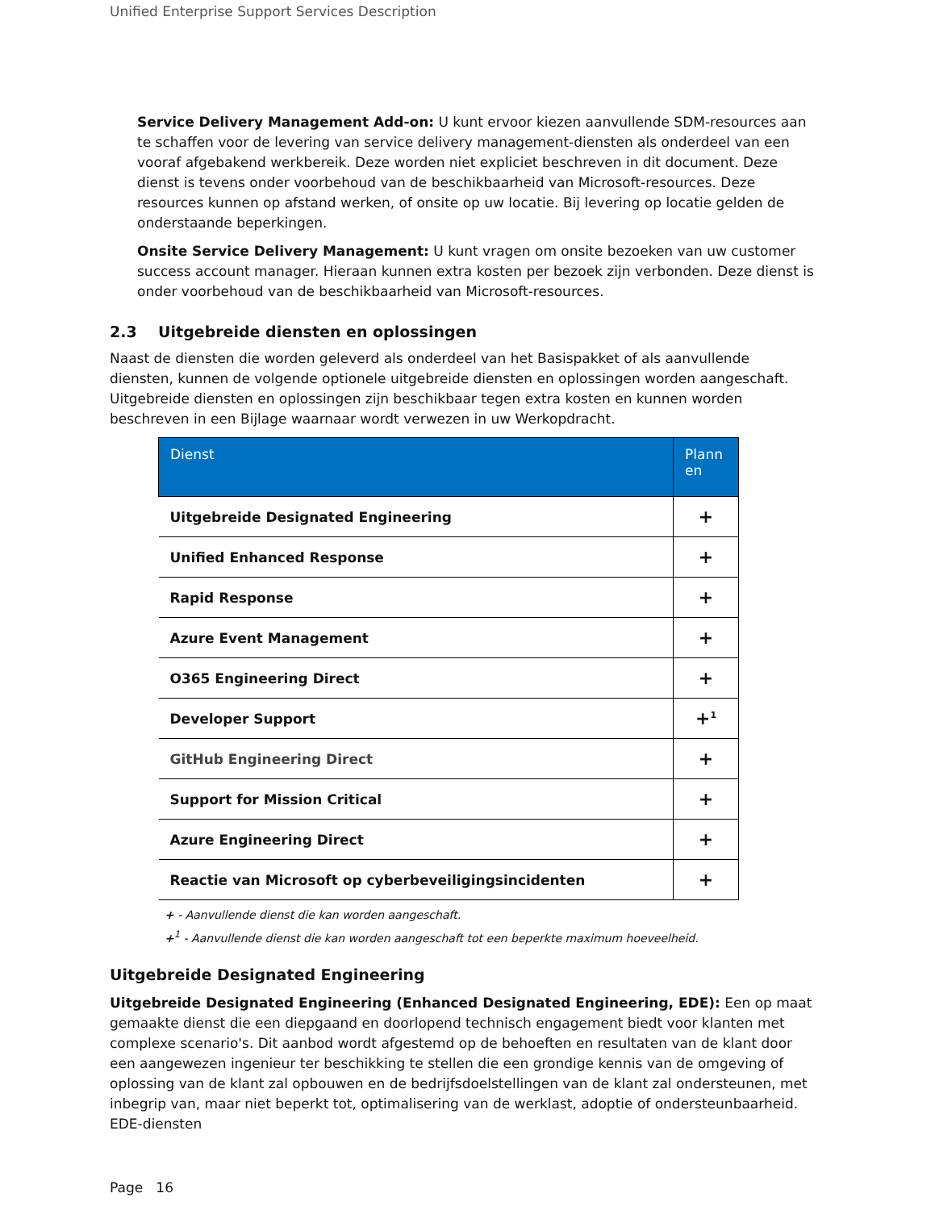Unified Enterprise Support Services Description
Service Delivery Management Add-on: U kunt ervoor kiezen aanvullende SDM-resources aan te schaffen voor de levering van service delivery management-diensten als onderdeel van een vooraf afgebakend werkbereik. Deze worden niet expliciet beschreven in dit document. Deze dienst is tevens onder voorbehoud van de beschikbaarheid van Microsoft-resources. Deze resources kunnen op afstand werken, of onsite op uw locatie. Bij levering op locatie gelden de onderstaande beperkingen.
Onsite Service Delivery Management: U kunt vragen om onsite bezoeken van uw customer success account manager. Hieraan kunnen extra kosten per bezoek zijn verbonden. Deze dienst is onder voorbehoud van de beschikbaarheid van Microsoft-resources.
2.3 Uitgebreide diensten en oplossingen
Naast de diensten die worden geleverd als onderdeel van het Basispakket of als aanvullende diensten, kunnen de volgende optionele uitgebreide diensten en oplossingen worden aangeschaft. Uitgebreide diensten en oplossingen zijn beschikbaar tegen extra kosten en kunnen worden beschreven in een Bijlage waarnaar wordt verwezen in uw Werkopdracht.
| Dienst | Plann en |
| --- | --- |
| Uitgebreide Designated Engineering | + |
| Unified Enhanced Response | + |
| Rapid Response | + |
| Azure Event Management | + |
| O365 Engineering Direct | + |
| Developer Support | +<sup>1</sup> |
| GitHub Engineering Direct | + |
| Support for Mission Critical | + |
| Azure Engineering Direct | + |
| Reactie van Microsoft op cyberbeveiligingsincidenten | + |
+ - Aanvullende dienst die kan worden aangeschaft.
+<sup>1</sup> - Aanvullende dienst die kan worden aangeschaft tot een beperkte maximum hoeveelheid.
Uitgebreide Designated Engineering
Uitgebreide Designated Engineering (Enhanced Designated Engineering, EDE): Een op maat gemaakte dienst die een diepgaand en doorlopend technisch engagement biedt voor klanten met complexe scenario's. Dit aanbod wordt afgestemd op de behoeften en resultaten van de klant door een aangewezen ingenieur ter beschikking te stellen die een grondige kennis van de omgeving of oplossing van de klant zal opbouwen en de bedrijfsdoelstellingen van de klant zal ondersteunen, met inbegrip van, maar niet beperkt tot, optimalisering van de werklast, adoptie of ondersteunbaarheid. EDE-diensten
Page 16